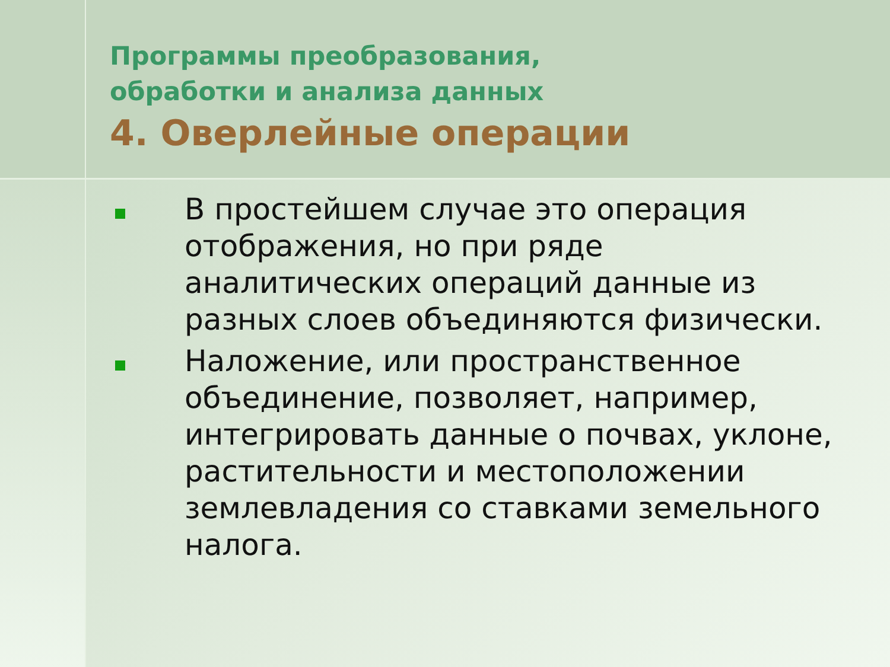Программы преобразования,
обработки и анализа данных
4. Оверлейные операции
В простейшем случае это операция отображения, но при ряде аналитических операций данные из разных слоев объединяются физически.
Наложение, или пространственное объединение, позволяет, например, интегрировать данные о почвах, уклоне, растительности и местоположении землевладения со ставками земельного налога.